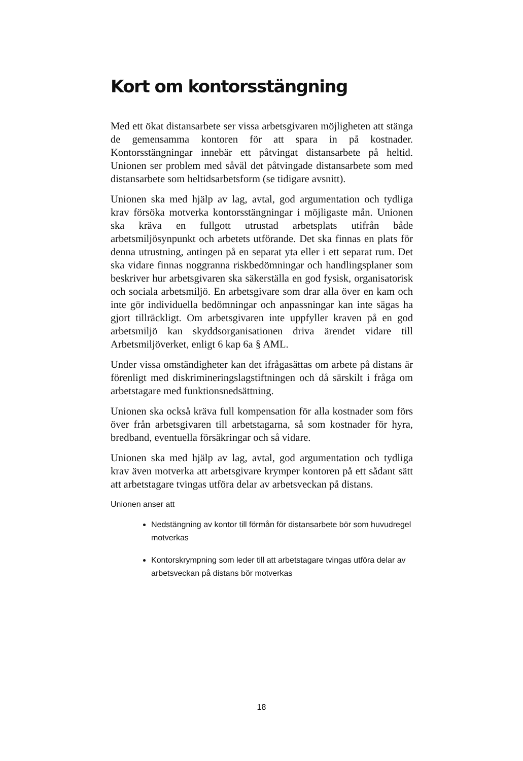Kort om kontorsstängning
Med ett ökat distansarbete ser vissa arbetsgivaren möjligheten att stänga de gemensamma kontoren för att spara in på kostnader. Kontorsstängningar innebär ett påtvingat distansarbete på heltid. Unionen ser problem med såväl det påtvingade distansarbete som med distansarbete som heltidsarbetsform (se tidigare avsnitt).
Unionen ska med hjälp av lag, avtal, god argumentation och tydliga krav försöka motverka kontorsstängningar i möjligaste mån. Unionen ska kräva en fullgott utrustad arbetsplats utifrån både arbetsmiljösynpunkt och arbetets utförande. Det ska finnas en plats för denna utrustning, antingen på en separat yta eller i ett separat rum. Det ska vidare finnas noggranna riskbedömningar och handlingsplaner som beskriver hur arbetsgivaren ska säkerställa en god fysisk, organisatorisk och sociala arbetsmiljö. En arbetsgivare som drar alla över en kam och inte gör individuella bedömningar och anpassningar kan inte sägas ha gjort tillräckligt. Om arbetsgivaren inte uppfyller kraven på en god arbetsmiljö kan skyddsorganisationen driva ärendet vidare till Arbetsmiljöverket, enligt 6 kap 6a § AML.
Under vissa omständigheter kan det ifrågasättas om arbete på distans är förenligt med diskrimineringslagstiftningen och då särskilt i fråga om arbetstagare med funktionsnedsättning.
Unionen ska också kräva full kompensation för alla kostnader som förs över från arbetsgivaren till arbetstagarna, så som kostnader för hyra, bredband, eventuella försäkringar och så vidare.
Unionen ska med hjälp av lag, avtal, god argumentation och tydliga krav även motverka att arbetsgivare krymper kontoren på ett sådant sätt att arbetstagare tvingas utföra delar av arbetsveckan på distans.
Unionen anser att
Nedstängning av kontor till förmån för distansarbete bör som huvudregel motverkas
Kontorskrympning som leder till att arbetstagare tvingas utföra delar av arbetsveckan på distans bör motverkas
18